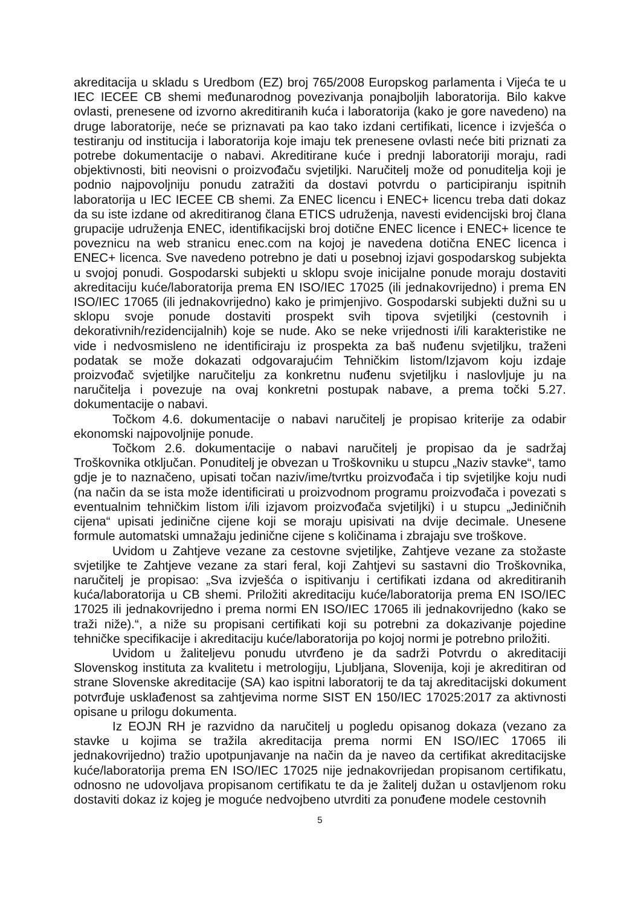akreditacija u skladu s Uredbom (EZ) broj 765/2008 Europskog parlamenta i Vijeća te u IEC IECEE CB shemi međunarodnog povezivanja ponajboljih laboratorija. Bilo kakve ovlasti, prenesene od izvorno akreditiranih kuća i laboratorija (kako je gore navedeno) na druge laboratorije, neće se priznavati pa kao tako izdani certifikati, licence i izvješća o testiranju od institucija i laboratorija koje imaju tek prenesene ovlasti neće biti priznati za potrebe dokumentacije o nabavi. Akreditirane kuće i prednji laboratoriji moraju, radi objektivnosti, biti neovisni o proizvođaču svjetiljki. Naručitelj može od ponuditelja koji je podnio najpovoljniju ponudu zatražiti da dostavi potvrdu o participiranju ispitnih laboratorija u IEC IECEE CB shemi. Za ENEC licencu i ENEC+ licencu treba dati dokaz da su iste izdane od akreditiranog člana ETICS udruženja, navesti evidencijski broj člana grupacije udruženja ENEC, identifikacijski broj dotične ENEC licence i ENEC+ licence te poveznicu na web stranicu enec.com na kojoj je navedena dotična ENEC licenca i ENEC+ licenca. Sve navedeno potrebno je dati u posebnoj izjavi gospodarskog subjekta u svojoj ponudi. Gospodarski subjekti u sklopu svoje inicijalne ponude moraju dostaviti akreditaciju kuće/laboratorija prema EN ISO/IEC 17025 (ili jednakovrijedno) i prema EN ISO/IEC 17065 (ili jednakovrijedno) kako je primjenjivo. Gospodarski subjekti dužni su u sklopu svoje ponude dostaviti prospekt svih tipova svjetiljki (cestovnih i dekorativnih/rezidencijalnih) koje se nude. Ako se neke vrijednosti i/ili karakteristike ne vide i nedvosmisleno ne identificiraju iz prospekta za baš nuđenu svjetiljku, traženi podatak se može dokazati odgovarajućim Tehničkim listom/Izjavom koju izdaje proizvođač svjetiljke naručitelju za konkretnu nuđenu svjetiljku i naslovljuje ju na naručitelja i povezuje na ovaj konkretni postupak nabave, a prema točki 5.27. dokumentacije o nabavi.
Točkom 4.6. dokumentacije o nabavi naručitelj je propisao kriterije za odabir ekonomski najpovoljnije ponude.
Točkom 2.6. dokumentacije o nabavi naručitelj je propisao da je sadržaj Troškovnika otključan. Ponuditelj je obvezan u Troškovniku u stupcu „Naziv stavke“, tamo gdje je to naznačeno, upisati točan naziv/ime/tvrtku proizvođača i tip svjetiljke koju nudi (na način da se ista može identificirati u proizvodnom programu proizvođača i povezati s eventualnim tehničkim listom i/ili izjavom proizvođača svjetiljki) i u stupcu „Jediničnih cijena“ upisati jedinične cijene koji se moraju upisivati na dvije decimale. Unesene formule automatski umnažaju jedinične cijene s količinama i zbrajaju sve troškove.
Uvidom u Zahtjeve vezane za cestovne svjetiljke, Zahtjeve vezane za stožaste svjetiljke te Zahtjeve vezane za stari feral, koji Zahtjevi su sastavni dio Troškovnika, naručitelj je propisao: „Sva izvješća o ispitivanju i certifikati izdana od akreditiranih kuća/laboratorija u CB shemi. Priložiti akreditaciju kuće/laboratorija prema EN ISO/IEC 17025 ili jednakovrijedno i prema normi EN ISO/IEC 17065 ili jednakovrijedno (kako se traži niže).“, a niže su propisani certifikati koji su potrebni za dokazivanje pojedine tehničke specifikacije i akreditaciju kuće/laboratorija po kojoj normi je potrebno priložiti.
Uvidom u žaliteljevu ponudu utvrđeno je da sadrži Potvrdu o akreditaciji Slovenskog instituta za kvalitetu i metrologiju, Ljubljana, Slovenija, koji je akreditiran od strane Slovenske akreditacije (SA) kao ispitni laboratorij te da taj akreditacijski dokument potvrđuje usklađenost sa zahtjevima norme SIST EN 150/IEC 17025:2017 za aktivnosti opisane u prilogu dokumenta.
Iz EOJN RH je razvidno da naručitelj u pogledu opisanog dokaza (vezano za stavke u kojima se tražila akreditacija prema normi EN ISO/IEC 17065 ili jednakovrijedno) tražio upotpunjavanje na način da je naveo da certifikat akreditacijske kuće/laboratorija prema EN ISO/IEC 17025 nije jednakovrijedan propisanom certifikatu, odnosno ne udovoljava propisanom certifikatu te da je žalitelj dužan u ostavljenom roku dostaviti dokaz iz kojeg je moguće nedvojbeno utvrditi za ponuđene modele cestovnih
5